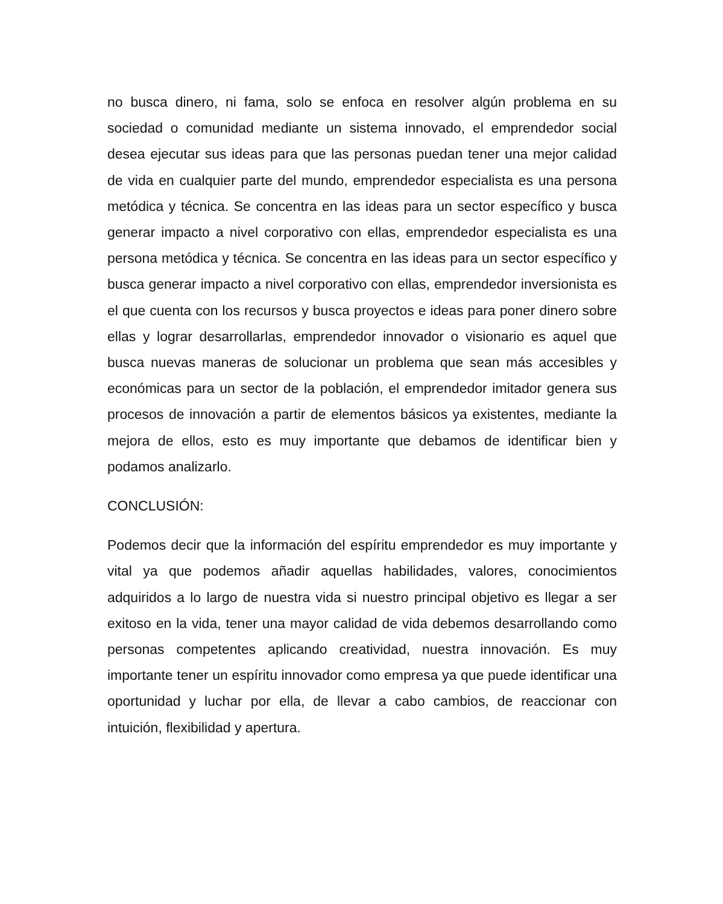no busca dinero, ni fama, solo se enfoca en resolver algún problema en su sociedad o comunidad mediante un sistema innovado, el emprendedor social desea ejecutar sus ideas para que las personas puedan tener una mejor calidad de vida en cualquier parte del mundo, emprendedor especialista es una persona metódica y técnica. Se concentra en las ideas para un sector específico y busca generar impacto a nivel corporativo con ellas, emprendedor especialista es una persona metódica y técnica. Se concentra en las ideas para un sector específico y busca generar impacto a nivel corporativo con ellas, emprendedor inversionista es el que cuenta con los recursos y busca proyectos e ideas para poner dinero sobre ellas y lograr desarrollarlas, emprendedor innovador o visionario es aquel que busca nuevas maneras de solucionar un problema que sean más accesibles y económicas para un sector de la población, el emprendedor imitador genera sus procesos de innovación a partir de elementos básicos ya existentes, mediante la mejora de ellos, esto es muy importante que debamos de identificar bien y podamos analizarlo.
CONCLUSIÓN:
Podemos decir que la información del espíritu emprendedor es muy importante y vital ya que podemos añadir aquellas habilidades, valores, conocimientos adquiridos a lo largo de nuestra vida si nuestro principal objetivo es llegar a ser exitoso en la vida, tener una mayor calidad de vida debemos desarrollando como personas competentes aplicando creatividad, nuestra innovación. Es muy importante tener un espíritu innovador como empresa ya que puede identificar una oportunidad y luchar por ella, de llevar a cabo cambios, de reaccionar con intuición, flexibilidad y apertura.